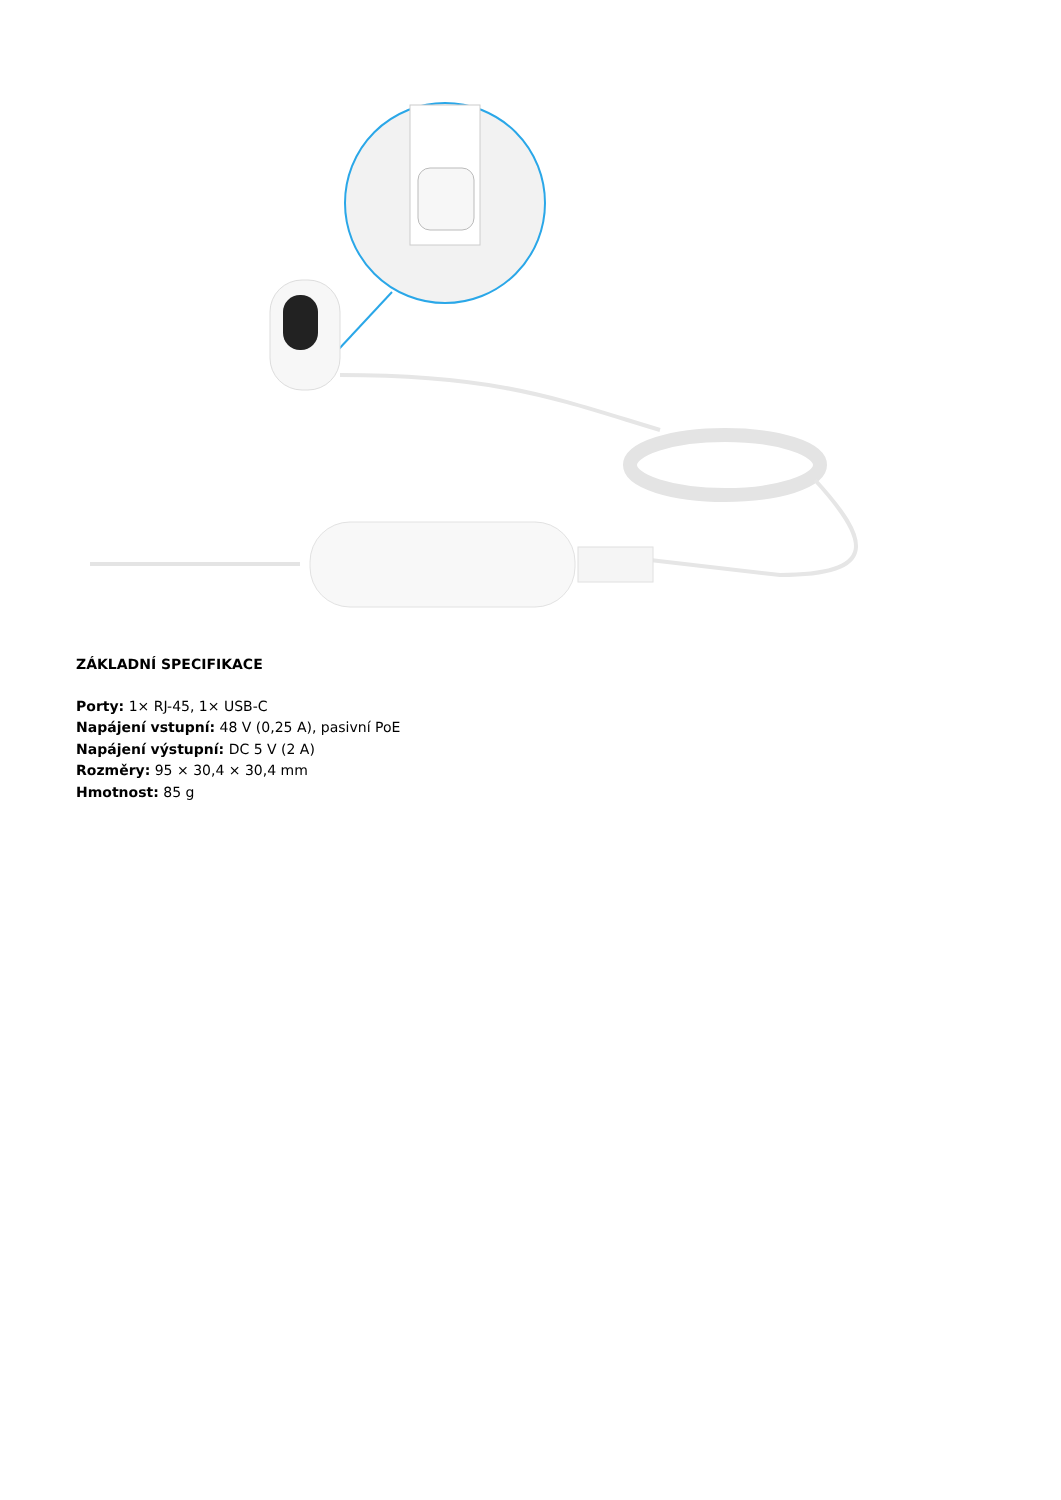ZÁKLADNÍ SPECIFIKACE
Porty: 1× RJ-45, 1× USB-C
Napájení vstupní: 48 V (0,25 A), pasivní PoE
Napájení výstupní: DC 5 V (2 A)
Rozměry: 95 × 30,4 × 30,4 mm
Hmotnost: 85 g